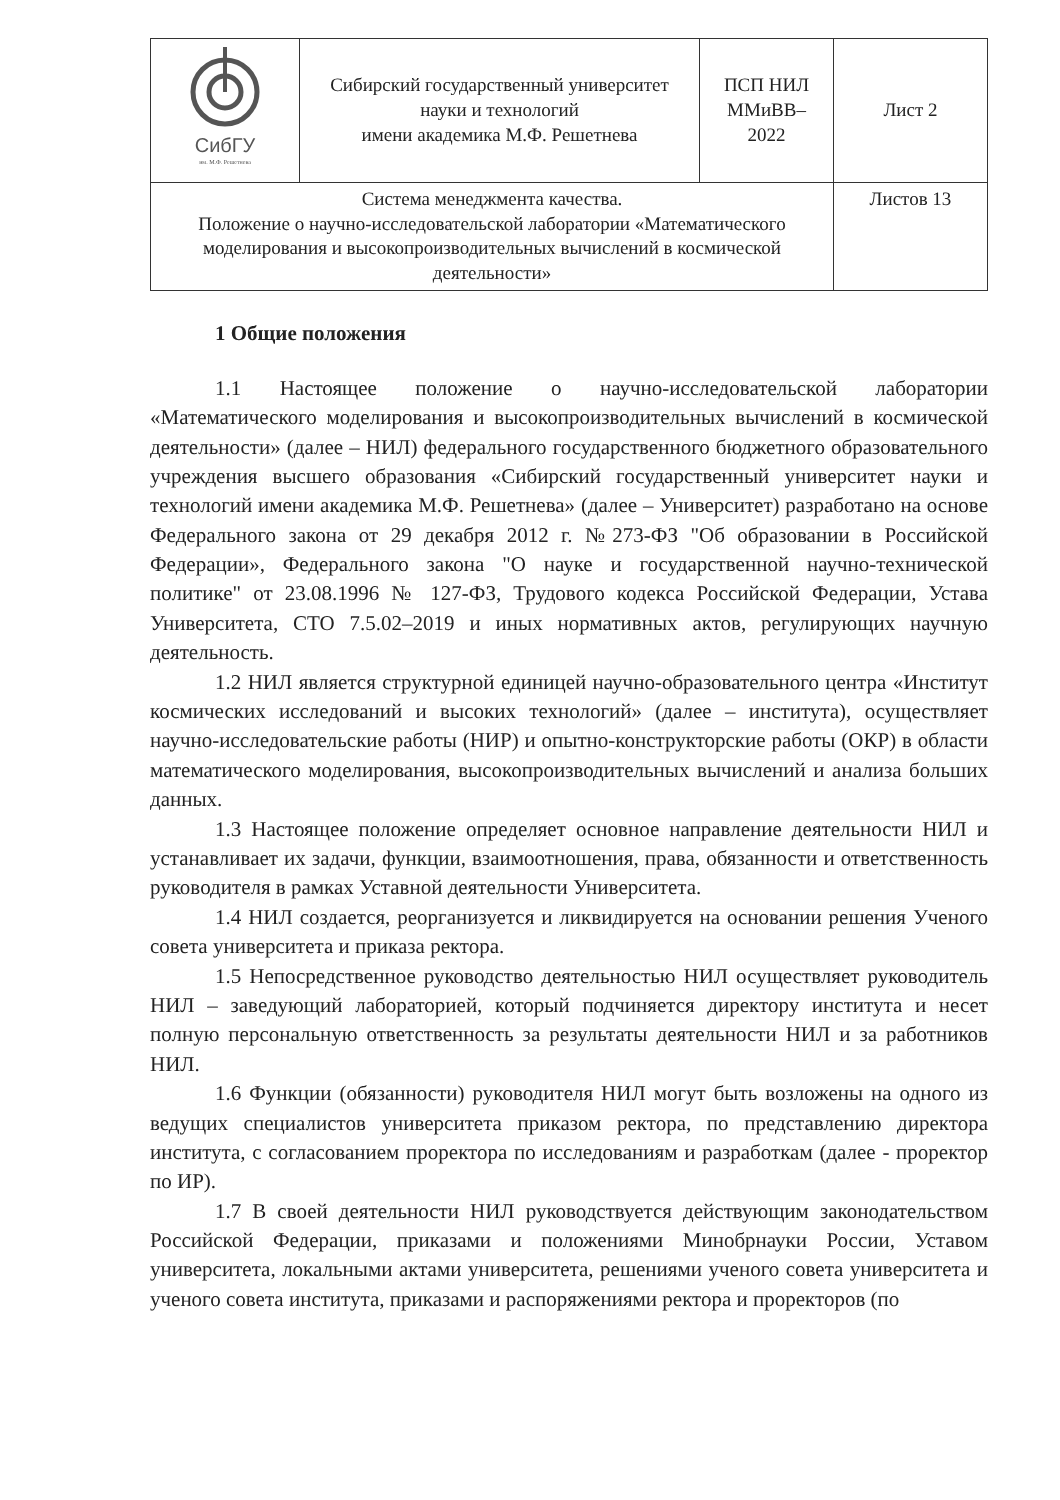| СибГУ им. М.Ф. Решетнева | Сибирский государственный университет науки и технологий имени академика М.Ф. Решетнева | ПСП НИЛ ММиВВ– 2022 | Лист 2 |
| Система менеджмента качества. Положение о научно-исследовательской лаборатории «Математического моделирования и высокопроизводительных вычислений в космической деятельности» | | | Листов 13 |
1 Общие положения
1.1 Настоящее положение о научно-исследовательской лаборатории «Математического моделирования и высокопроизводительных вычислений в космической деятельности» (далее – НИЛ) федерального государственного бюджетного образовательного учреждения высшего образования «Сибирский государственный университет науки и технологий имени академика М.Ф. Решетнева» (далее – Университет) разработано на основе Федерального закона от 29 декабря 2012 г. №273-ФЗ "Об образовании в Российской Федерации», Федерального закона "О науке и государственной научно-технической политике" от 23.08.1996 № 127-ФЗ, Трудового кодекса Российской Федерации, Устава Университета, СТО 7.5.02–2019 и иных нормативных актов, регулирующих научную деятельность.
1.2 НИЛ является структурной единицей научно-образовательного центра «Институт космических исследований и высоких технологий» (далее – института), осуществляет научно-исследовательские работы (НИР) и опытно-конструкторские работы (ОКР) в области математического моделирования, высокопроизводительных вычислений и анализа больших данных.
1.3 Настоящее положение определяет основное направление деятельности НИЛ и устанавливает их задачи, функции, взаимоотношения, права, обязанности и ответственность руководителя в рамках Уставной деятельности Университета.
1.4 НИЛ создается, реорганизуется и ликвидируется на основании решения Ученого совета университета и приказа ректора.
1.5 Непосредственное руководство деятельностью НИЛ осуществляет руководитель НИЛ – заведующий лабораторией, который подчиняется директору института и несет полную персональную ответственность за результаты деятельности НИЛ и за работников НИЛ.
1.6 Функции (обязанности) руководителя НИЛ могут быть возложены на одного из ведущих специалистов университета приказом ректора, по представлению директора института, с согласованием проректора по исследованиям и разработкам (далее - проректор по ИР).
1.7 В своей деятельности НИЛ руководствуется действующим законодательством Российской Федерации, приказами и положениями Минобрнауки России, Уставом университета, локальными актами университета, решениями ученого совета университета и ученого совета института, приказами и распоряжениями ректора и проректоров (по